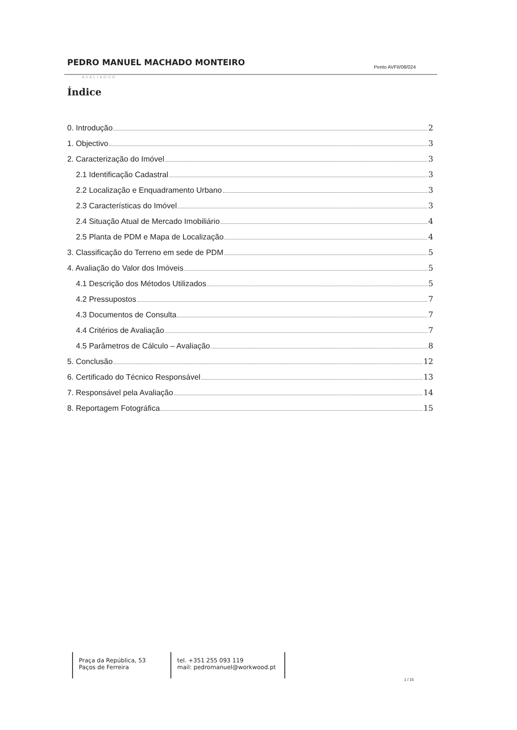PEDRO MANUEL MACHADO MONTEIRO Pento AVFII/08/024
AVALIADOR
Índice
0. Introdução 2
1. Objectivo 3
2. Caracterização do Imóvel 3
2.1 Identificação Cadastral 3
2.2 Localização e Enquadramento Urbano 3
2.3 Características do Imóvel 3
2.4 Situação Atual de Mercado Imobiliário 4
2.5 Planta de PDM e Mapa de Localização 4
3. Classificação do Terreno em sede de PDM 5
4. Avaliação do Valor dos Imóveis 5
4.1 Descrição dos Métodos Utilizados 5
4.2 Pressupostos 7
4.3 Documentos de Consulta 7
4.4 Critérios de Avaliação 7
4.5 Parâmetros de Cálculo – Avaliação 8
5. Conclusão 12
6. Certificado do Técnico Responsável 13
7. Responsável pela Avaliação 14
8. Reportagem Fotográfica 15
Praça da República, 53
Paços de Ferreira
tel. +351 255 093 119
mail: pedromanuel@workwood.pt
1 / 15